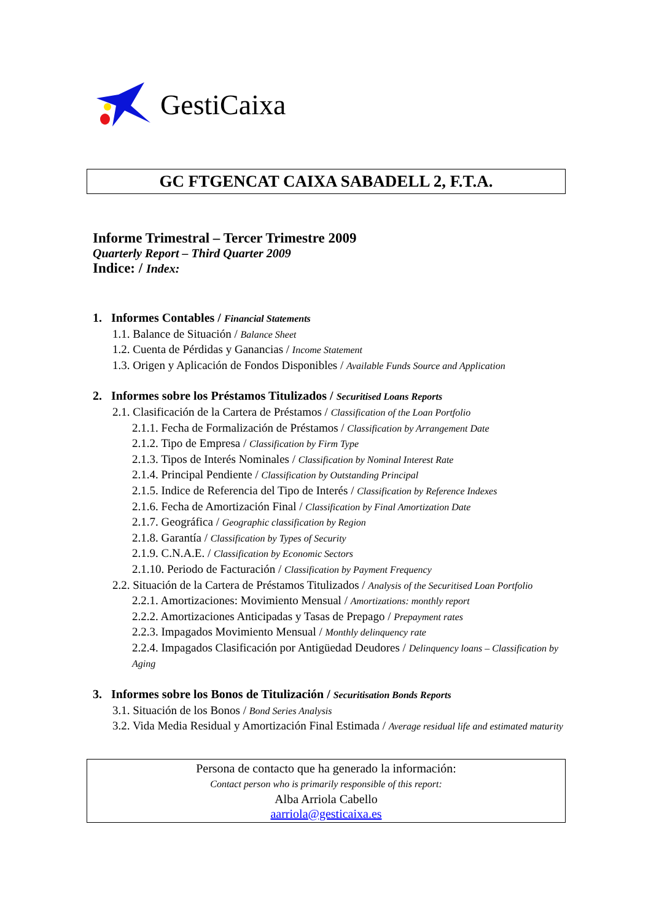GestiCaixa
GC FTGENCAT CAIXA SABADELL 2, F.T.A.
Informe Trimestral – Tercer Trimestre 2009
Quarterly Report – Third Quarter 2009
Indice: / Index:
1. Informes Contables / Financial Statements
1.1. Balance de Situación / Balance Sheet
1.2. Cuenta de Pérdidas y Ganancias / Income Statement
1.3. Origen y Aplicación de Fondos Disponibles / Available Funds Source and Application
2. Informes sobre los Préstamos Titulizados / Securitised Loans Reports
2.1. Clasificación de la Cartera de Préstamos / Classification of the Loan Portfolio
2.1.1. Fecha de Formalización de Préstamos / Classification by Arrangement Date
2.1.2. Tipo de Empresa / Classification by Firm Type
2.1.3. Tipos de Interés Nominales / Classification by Nominal Interest Rate
2.1.4. Principal Pendiente / Classification by Outstanding Principal
2.1.5. Indice de Referencia del Tipo de Interés / Classification by Reference Indexes
2.1.6. Fecha de Amortización Final / Classification by Final Amortization Date
2.1.7. Geográfica / Geographic classification by Region
2.1.8. Garantía / Classification by Types of Security
2.1.9. C.N.A.E. / Classification by Economic Sectors
2.1.10. Periodo de Facturación / Classification by Payment Frequency
2.2. Situación de la Cartera de Préstamos Titulizados / Analysis of the Securitised Loan Portfolio
2.2.1. Amortizaciones: Movimiento Mensual / Amortizations: monthly report
2.2.2. Amortizaciones Anticipadas y Tasas de Prepago / Prepayment rates
2.2.3. Impagados Movimiento Mensual / Monthly delinquency rate
2.2.4. Impagados Clasificación por Antigüedad Deudores / Delinquency loans – Classification by Aging
3. Informes sobre los Bonos de Titulización / Securitisation Bonds Reports
3.1. Situación de los Bonos / Bond Series Analysis
3.2. Vida Media Residual y Amortización Final Estimada / Average residual life and estimated maturity
Persona de contacto que ha generado la información:
Contact person who is primarily responsible of this report:
Alba Arriola Cabello
aarriola@gesticaixa.es